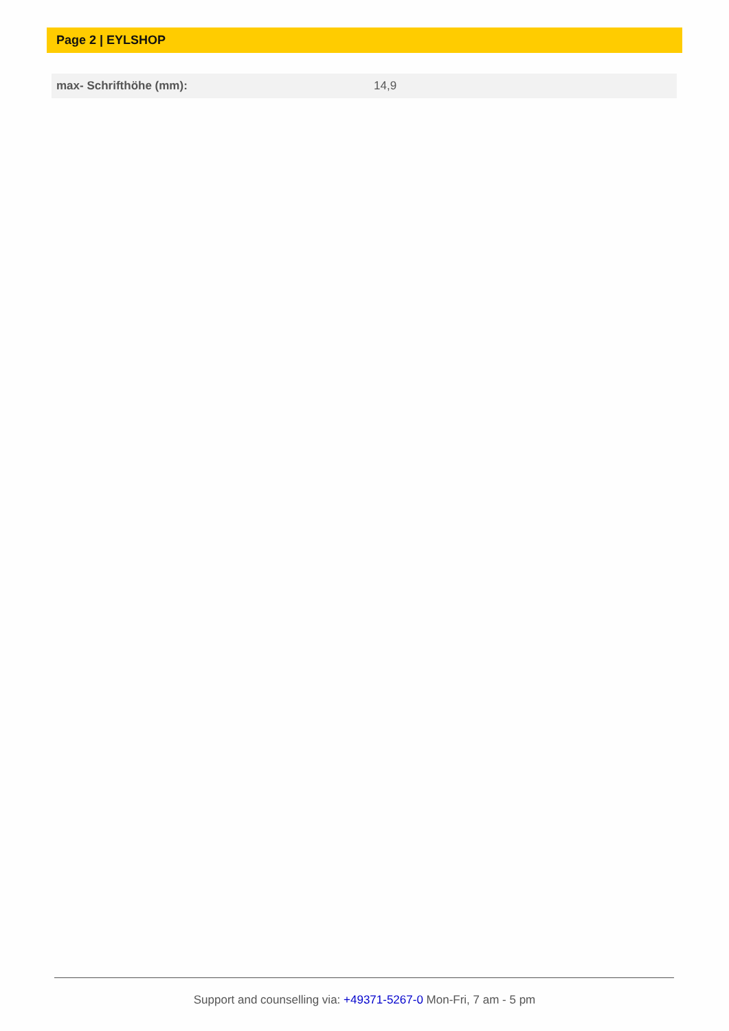Page 2 | EYLSHOP
| max- Schrifthöhe (mm): | 14,9 |
Support and counselling via: +49371-5267-0 Mon-Fri, 7 am - 5 pm